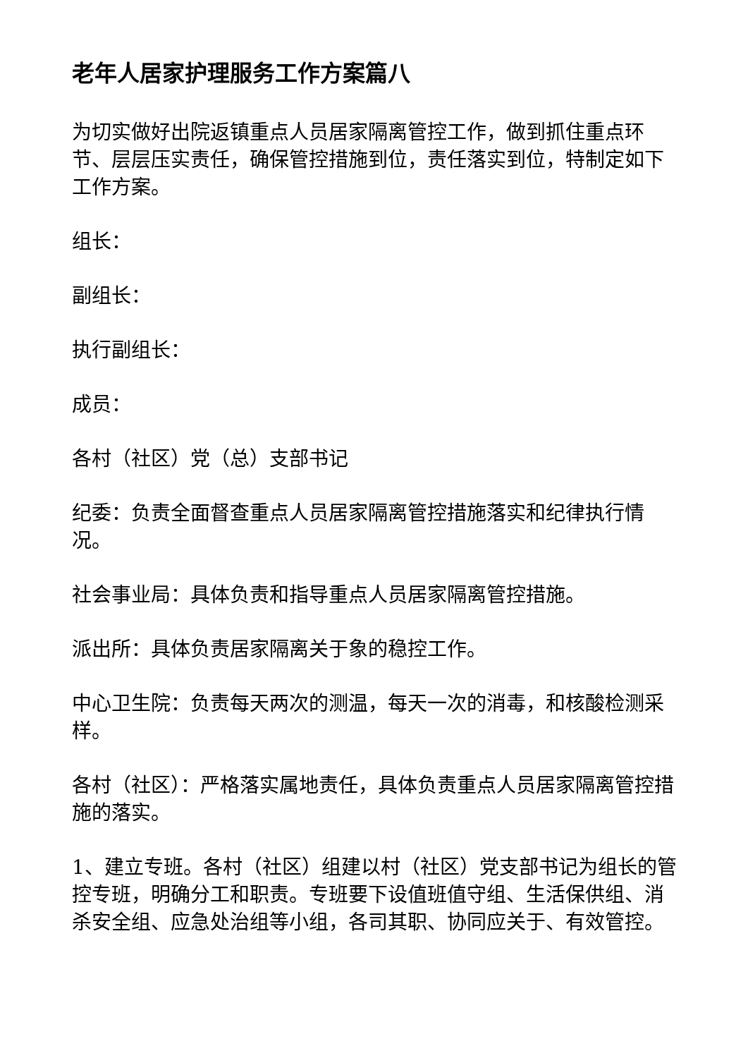老年人居家护理服务工作方案篇八
为切实做好出院返镇重点人员居家隔离管控工作，做到抓住重点环节、层层压实责任，确保管控措施到位，责任落实到位，特制定如下工作方案。
组长：
副组长：
执行副组长：
成员：
各村（社区）党（总）支部书记
纪委：负责全面督查重点人员居家隔离管控措施落实和纪律执行情况。
社会事业局：具体负责和指导重点人员居家隔离管控措施。
派出所：具体负责居家隔离关于象的稳控工作。
中心卫生院：负责每天两次的测温，每天一次的消毒，和核酸检测采样。
各村（社区）：严格落实属地责任，具体负责重点人员居家隔离管控措施的落实。
1、建立专班。各村（社区）组建以村（社区）党支部书记为组长的管控专班，明确分工和职责。专班要下设值班值守组、生活保供组、消杀安全组、应急处治组等小组，各司其职、协同应关于、有效管控。